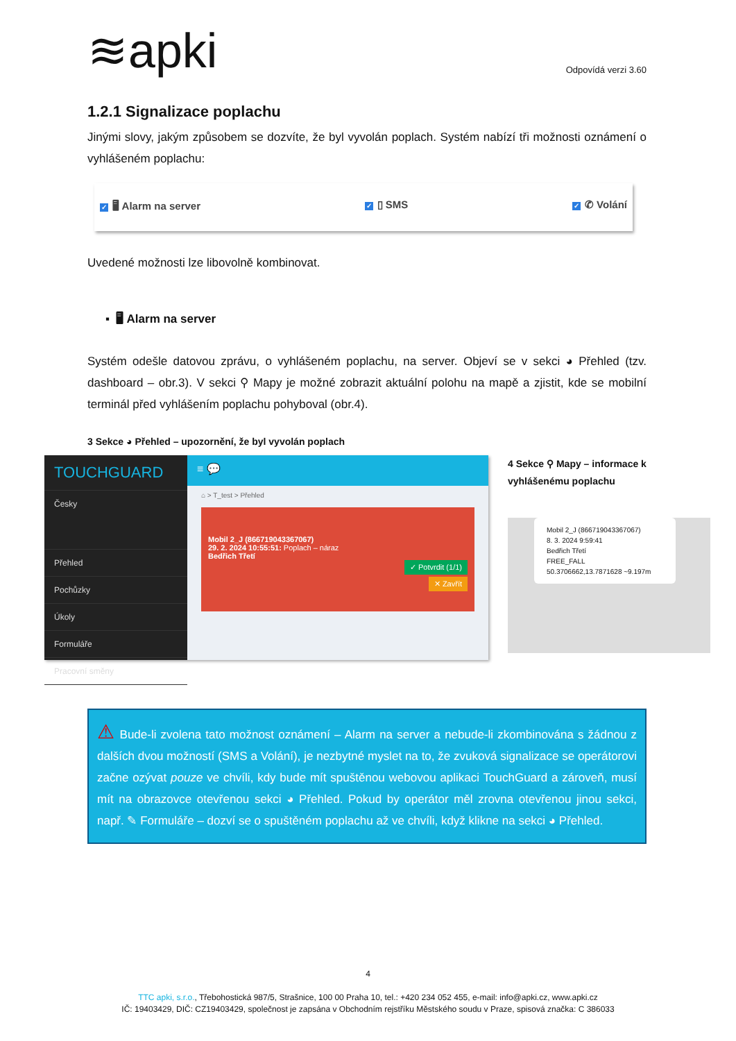≋apki
Odpovídá verzi 3.60
1.2.1 Signalizace poplachu
Jinými slovy, jakým způsobem se dozvíte, že byl vyvolán poplach. Systém nabízí tři možnosti oznámení o vyhlášeném poplachu:
✓ 🖥 Alarm na server ✓ ▯ SMS ✓ ✆ Volání
Uvedené možnosti lze libovolně kombinovat.
▪ 🖥 Alarm na server
Systém odešle datovou zprávu, o vyhlášeném poplachu, na server. Objeví se v sekci ◕ Přehled (tzv. dashboard – obr.3). V sekci ⚲ Mapy je možné zobrazit aktuální polohu na mapě a zjistit, kde se mobilní terminál před vyhlášením poplachu pohyboval (obr.4).
3 Sekce ◕ Přehled – upozornění, že byl vyvolán poplach
TOUCHGUARD
Česky
Přehled
Pochůzky
Úkoly
Formuláře
Pracovní směny
≡ 💬
⌂ > T_test > Přehled
Mobil 2_J (866719043367067)
29. 2. 2024 10:55:51: Poplach – náraz
Bedřich Třetí
✓ Potvrdit (1/1)
✕ Zavřít
4 Sekce ⚲ Mapy – informace k vyhlášenému poplachu
Mobil 2_J (866719043367067)
8. 3. 2024 9:59:41
Bedřich Třetí
FREE_FALL
50.3706662,13.7871628 ~9.197m
⚠ Bude-li zvolena tato možnost oznámení – Alarm na server a nebude-li zkombinována s žádnou z dalších dvou možností (SMS a Volání), je nezbytné myslet na to, že zvuková signalizace se operátorovi začne ozývat pouze ve chvíli, kdy bude mít spuštěnou webovou aplikaci TouchGuard a zároveň, musí mít na obrazovce otevřenou sekci ◕ Přehled. Pokud by operátor měl zrovna otevřenou jinou sekci, např. ✎ Formuláře – dozví se o spuštěném poplachu až ve chvíli, když klikne na sekci ◕ Přehled.
4
TTC apki, s.r.o., Třebohostická 987/5, Strašnice, 100 00 Praha 10, tel.: +420 234 052 455, e-mail: info@apki.cz, www.apki.cz
IČ: 19403429, DIČ: CZ19403429, společnost je zapsána v Obchodním rejstříku Městského soudu v Praze, spisová značka: C 386033